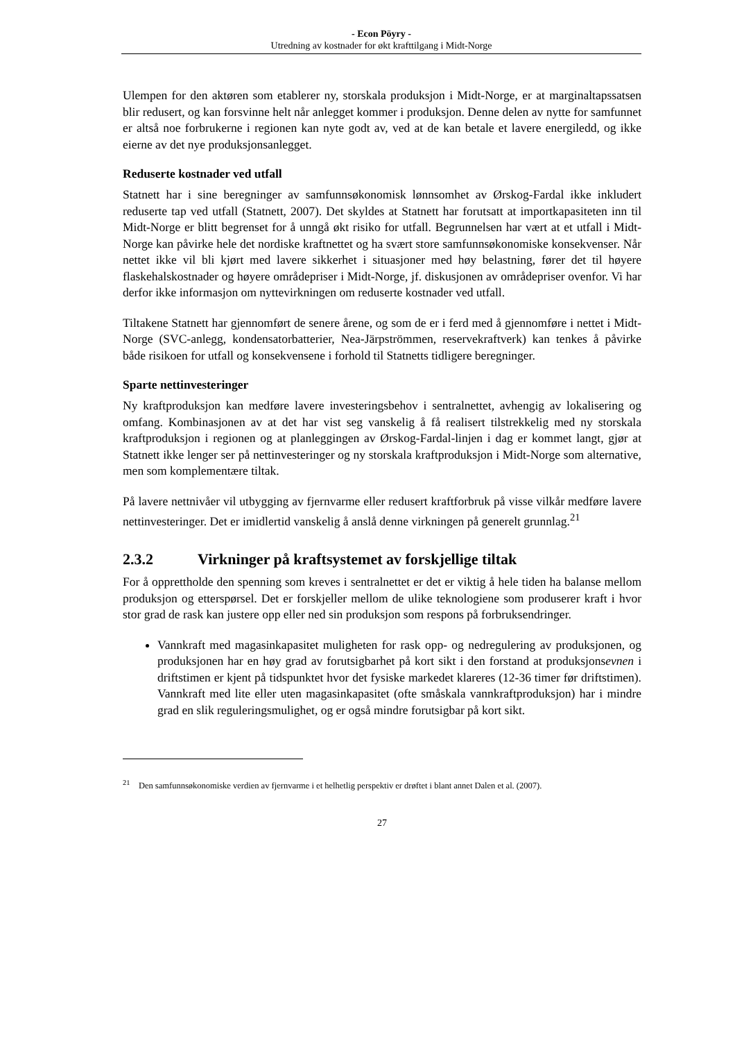- Econ Pöyry -
Utredning av kostnader for økt krafttilgang i Midt-Norge
Ulempen for den aktøren som etablerer ny, storskala produksjon i Midt-Norge, er at marginaltapssatsen blir redusert, og kan forsvinne helt når anlegget kommer i produksjon. Denne delen av nytte for samfunnet er altså noe forbrukerne i regionen kan nyte godt av, ved at de kan betale et lavere energiledd, og ikke eierne av det nye produksjonsanlegget.
Reduserte kostnader ved utfall
Statnett har i sine beregninger av samfunnsøkonomisk lønnsomhet av Ørskog-Fardal ikke inkludert reduserte tap ved utfall (Statnett, 2007). Det skyldes at Statnett har forutsatt at importkapasiteten inn til Midt-Norge er blitt begrenset for å unngå økt risiko for utfall. Begrunnelsen har vært at et utfall i Midt-Norge kan påvirke hele det nordiske kraftnettet og ha svært store samfunnsøkonomiske konsekvenser. Når nettet ikke vil bli kjørt med lavere sikkerhet i situasjoner med høy belastning, fører det til høyere flaskehalskostnader og høyere områdepriser i Midt-Norge, jf. diskusjonen av områdepriser ovenfor. Vi har derfor ikke informasjon om nyttevirkningen om reduserte kostnader ved utfall.
Tiltakene Statnett har gjennomført de senere årene, og som de er i ferd med å gjennomføre i nettet i Midt-Norge (SVC-anlegg, kondensatorbatterier, Nea-Järpströmmen, reservekraftverk) kan tenkes å påvirke både risikoen for utfall og konsekvensene i forhold til Statnetts tidligere beregninger.
Sparte nettinvesteringer
Ny kraftproduksjon kan medføre lavere investeringsbehov i sentralnettet, avhengig av lokalisering og omfang. Kombinasjonen av at det har vist seg vanskelig å få realisert tilstrekkelig med ny storskala kraftproduksjon i regionen og at planleggingen av Ørskog-Fardal-linjen i dag er kommet langt, gjør at Statnett ikke lenger ser på nettinvesteringer og ny storskala kraftproduksjon i Midt-Norge som alternative, men som komplementære tiltak.
På lavere nettnivåer vil utbygging av fjernvarme eller redusert kraftforbruk på visse vilkår medføre lavere nettinvesteringer. Det er imidlertid vanskelig å anslå denne virkningen på generelt grunnlag.<sup>21</sup>
2.3.2 Virkninger på kraftsystemet av forskjellige tiltak
For å opprettholde den spenning som kreves i sentralnettet er det er viktig å hele tiden ha balanse mellom produksjon og etterspørsel. Det er forskjeller mellom de ulike teknologiene som produserer kraft i hvor stor grad de rask kan justere opp eller ned sin produksjon som respons på forbruksendringer.
Vannkraft med magasinkapasitet muligheten for rask opp- og nedregulering av produksjonen, og produksjonen har en høy grad av forutsigbarhet på kort sikt i den forstand at produksjonsevnen i driftstimen er kjent på tidspunktet hvor det fysiske markedet klareres (12-36 timer før driftstimen). Vannkraft med lite eller uten magasinkapasitet (ofte småskala vannkraftproduksjon) har i mindre grad en slik reguleringsmulighet, og er også mindre forutsigbar på kort sikt.
<sup>21</sup> Den samfunnsøkonomiske verdien av fjernvarme i et helhetlig perspektiv er drøftet i blant annet Dalen et al. (2007).
27